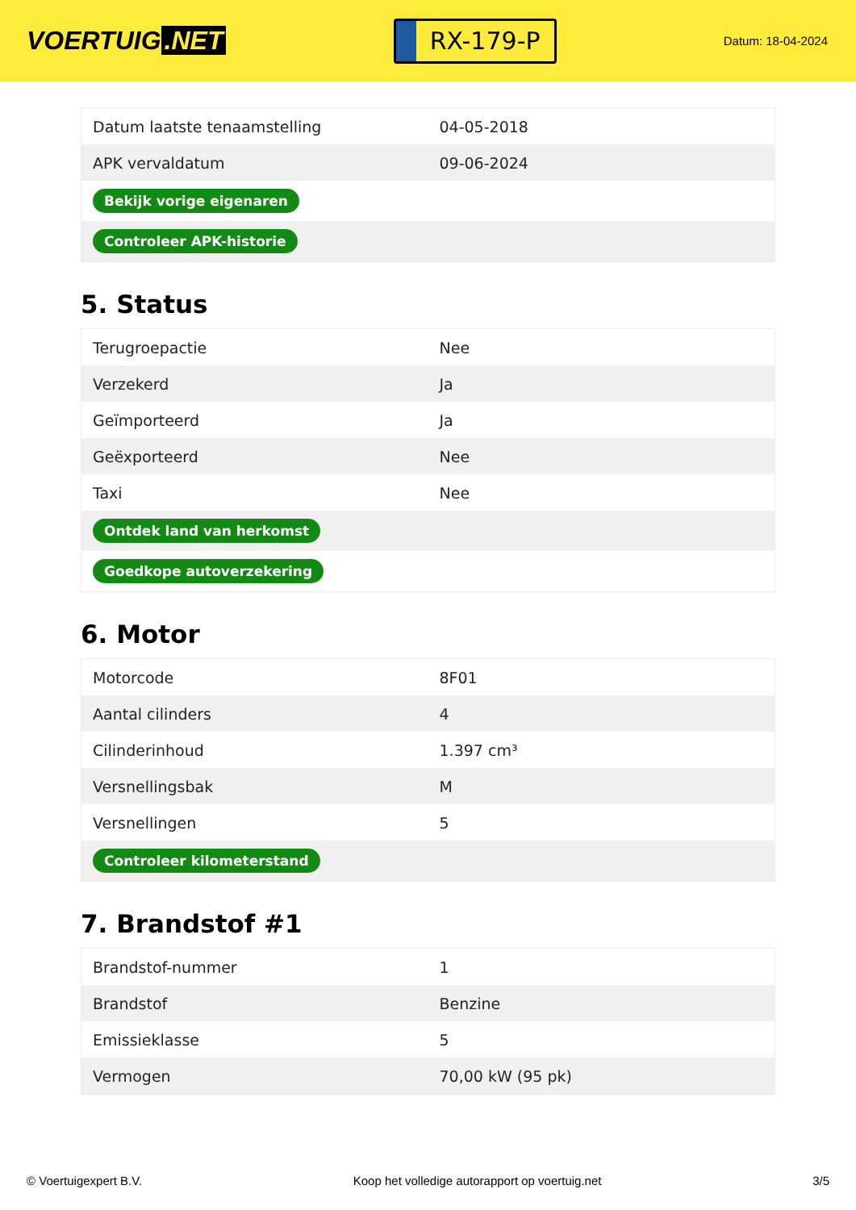VOERTUIG.NET
RX-179-P
Datum: 18-04-2024
| Datum laatste tenaamstelling | 04-05-2018 |
| APK vervaldatum | 09-06-2024 |
| Bekijk vorige eigenaren | |
| Controleer APK-historie | |
5. Status
| Terugroepactie | Nee |
| Verzekerd | Ja |
| Geïmporteerd | Ja |
| Geëxporteerd | Nee |
| Taxi | Nee |
| Ontdek land van herkomst | |
| Goedkope autoverzekering | |
6. Motor
| Motorcode | 8F01 |
| Aantal cilinders | 4 |
| Cilinderinhoud | 1.397 cm³ |
| Versnellingsbak | M |
| Versnellingen | 5 |
| Controleer kilometerstand | |
7. Brandstof #1
| Brandstof-nummer | 1 |
| Brandstof | Benzine |
| Emissieklasse | 5 |
| Vermogen | 70,00 kW (95 pk) |
© Voertuigexpert B.V. Koop het volledige autorapport op voertuig.net 3/5